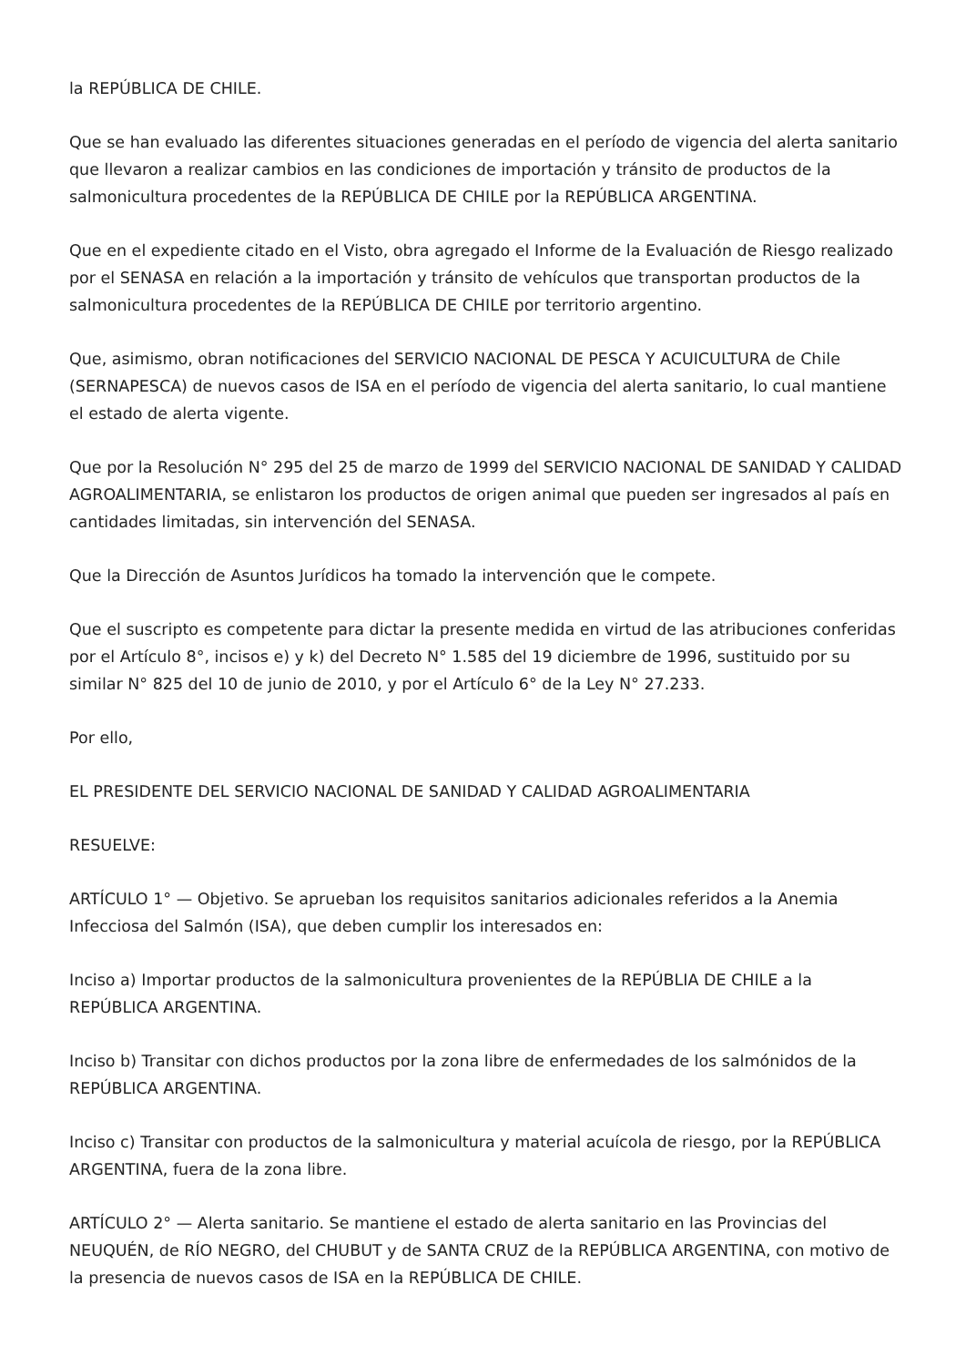la REPÚBLICA DE CHILE.
Que se han evaluado las diferentes situaciones generadas en el período de vigencia del alerta sanitario que llevaron a realizar cambios en las condiciones de importación y tránsito de productos de la salmonicultura procedentes de la REPÚBLICA DE CHILE por la REPÚBLICA ARGENTINA.
Que en el expediente citado en el Visto, obra agregado el Informe de la Evaluación de Riesgo realizado por el SENASA en relación a la importación y tránsito de vehículos que transportan productos de la salmonicultura procedentes de la REPÚBLICA DE CHILE por territorio argentino.
Que, asimismo, obran notificaciones del SERVICIO NACIONAL DE PESCA Y ACUICULTURA de Chile (SERNAPESCA) de nuevos casos de ISA en el período de vigencia del alerta sanitario, lo cual mantiene el estado de alerta vigente.
Que por la Resolución N° 295 del 25 de marzo de 1999 del SERVICIO NACIONAL DE SANIDAD Y CALIDAD AGROALIMENTARIA, se enlistaron los productos de origen animal que pueden ser ingresados al país en cantidades limitadas, sin intervención del SENASA.
Que la Dirección de Asuntos Jurídicos ha tomado la intervención que le compete.
Que el suscripto es competente para dictar la presente medida en virtud de las atribuciones conferidas por el Artículo 8°, incisos e) y k) del Decreto N° 1.585 del 19 diciembre de 1996, sustituido por su similar N° 825 del 10 de junio de 2010, y por el Artículo 6° de la Ley N° 27.233.
Por ello,
EL PRESIDENTE DEL SERVICIO NACIONAL DE SANIDAD Y CALIDAD AGROALIMENTARIA
RESUELVE:
ARTÍCULO 1° — Objetivo. Se aprueban los requisitos sanitarios adicionales referidos a la Anemia Infecciosa del Salmón (ISA), que deben cumplir los interesados en:
Inciso a) Importar productos de la salmonicultura provenientes de la REPÚBLIA DE CHILE a la REPÚBLICA ARGENTINA.
Inciso b) Transitar con dichos productos por la zona libre de enfermedades de los salmónidos de la REPÚBLICA ARGENTINA.
Inciso c) Transitar con productos de la salmonicultura y material acuícola de riesgo, por la REPÚBLICA ARGENTINA, fuera de la zona libre.
ARTÍCULO 2° — Alerta sanitario. Se mantiene el estado de alerta sanitario en las Provincias del NEUQUÉN, de RÍO NEGRO, del CHUBUT y de SANTA CRUZ de la REPÚBLICA ARGENTINA, con motivo de la presencia de nuevos casos de ISA en la REPÚBLICA DE CHILE.